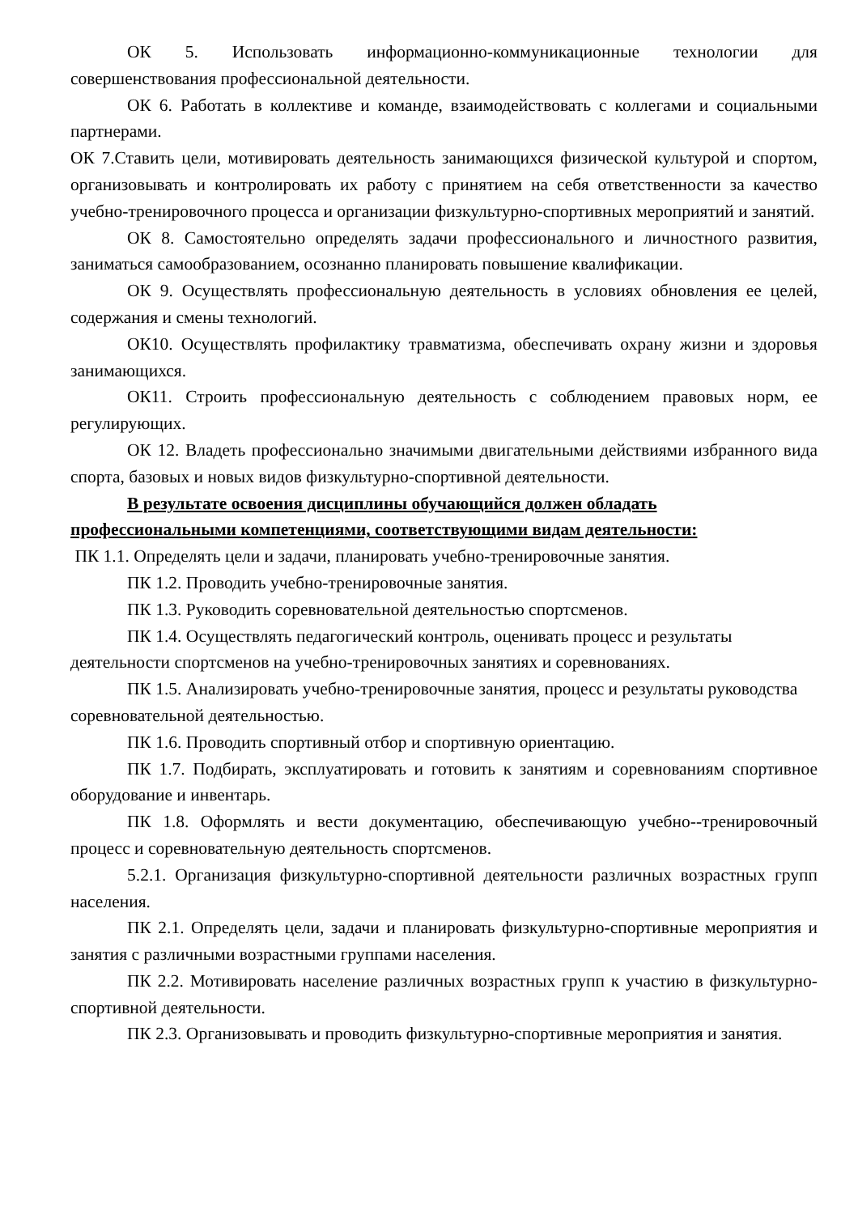ОК 5. Использовать информационно-коммуникационные технологии для совершенствования профессиональной деятельности.
ОК 6. Работать в коллективе и команде, взаимодействовать с коллегами и социальными партнерами.
ОК 7.Ставить цели, мотивировать деятельность занимающихся физической культурой и спортом, организовывать и контролировать их работу с принятием на себя ответственности за качество учебно-тренировочного процесса и организации физкультурно-спортивных мероприятий и занятий.
ОК 8. Самостоятельно определять задачи профессионального и личностного развития, заниматься самообразованием, осознанно планировать повышение квалификации.
ОК 9. Осуществлять профессиональную деятельность в условиях обновления ее целей, содержания и смены технологий.
ОК10. Осуществлять профилактику травматизма, обеспечивать охрану жизни и здоровья занимающихся.
ОК11. Строить профессиональную деятельность с соблюдением правовых норм, ее регулирующих.
ОК 12. Владеть профессионально значимыми двигательными действиями избранного вида спорта, базовых и новых видов физкультурно-спортивной деятельности.
В результате освоения дисциплины обучающийся должен обладать профессиональными компетенциями, соответствующими видам деятельности:
ПК 1.1. Определять цели и задачи, планировать учебно-тренировочные занятия.
ПК 1.2. Проводить учебно-тренировочные занятия.
ПК 1.3. Руководить соревновательной деятельностью спортсменов.
ПК 1.4. Осуществлять педагогический контроль, оценивать процесс и результаты деятельности спортсменов на учебно-тренировочных занятиях и соревнованиях.
ПК 1.5. Анализировать учебно-тренировочные занятия, процесс и результаты руководства соревновательной деятельностью.
ПК 1.6. Проводить спортивный отбор и спортивную ориентацию.
ПК 1.7. Подбирать, эксплуатировать и готовить к занятиям и соревнованиям спортивное оборудование и инвентарь.
ПК 1.8. Оформлять и вести документацию, обеспечивающую учебно--тренировочный процесс и соревновательную деятельность спортсменов.
5.2.1. Организация физкультурно-спортивной деятельности различных возрастных групп населения.
ПК 2.1. Определять цели, задачи и планировать физкультурно-спортивные мероприятия и занятия с различными возрастными группами населения.
ПК 2.2. Мотивировать население различных возрастных групп к участию в физкультурно-спортивной деятельности.
ПК 2.3. Организовывать и проводить физкультурно-спортивные мероприятия и занятия.